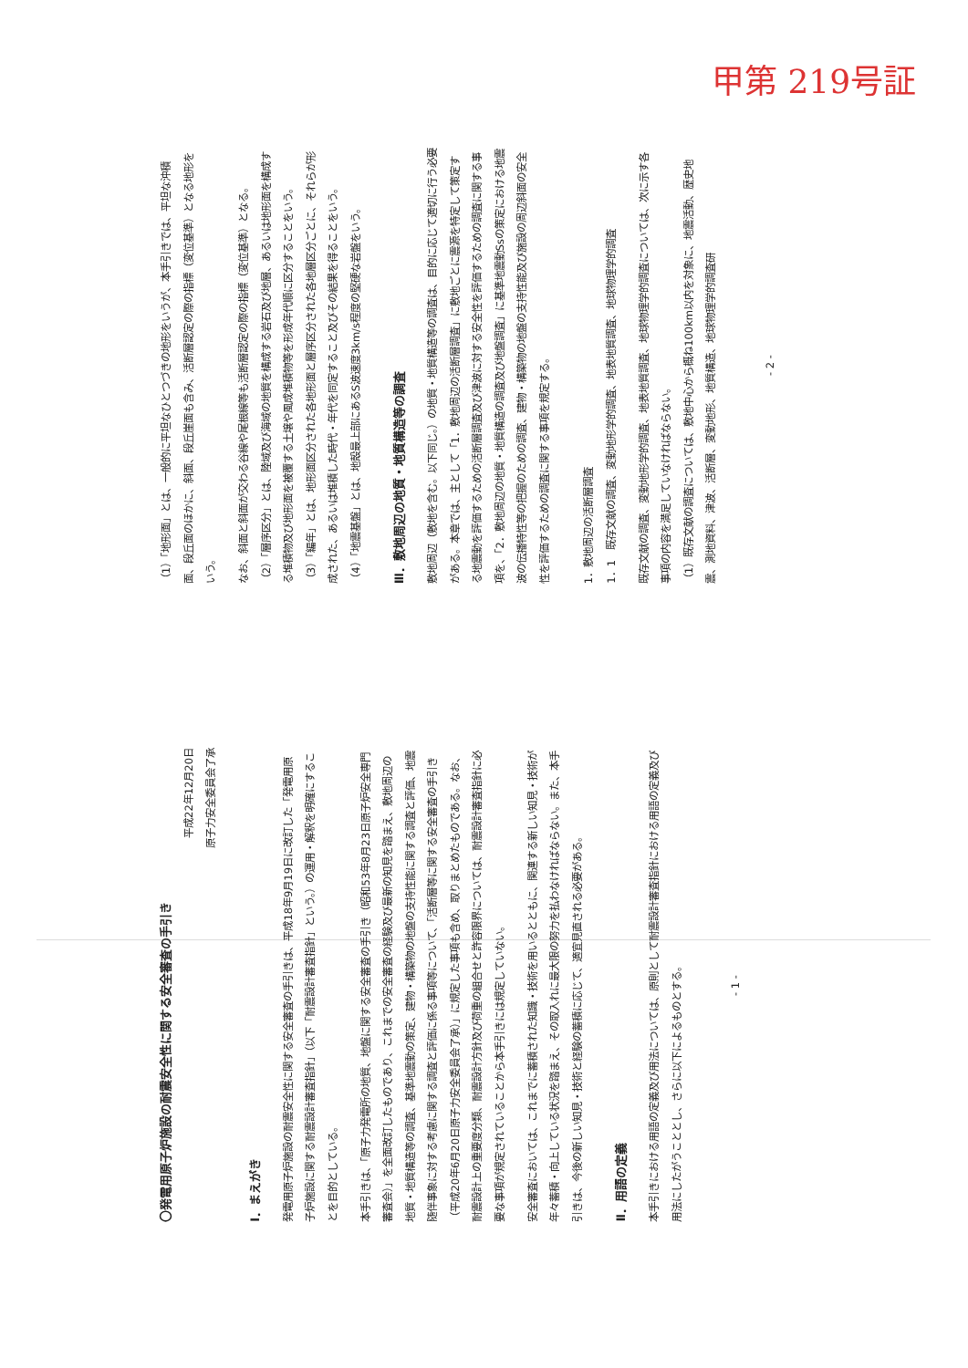甲第 219号証
〇発電用原子炉施設の耐震安全性に関する安全審査の手引き
平成22年12月20日
原子力安全委員会了承
Ⅰ．まえがき
発電用原子炉施設の耐震安全性に関する安全審査の手引きは、平成18年9月19日に改訂した「発電用原子炉施設に関する耐震設計審査指針」（以下「耐震設計審査指針」という。）の運用・解釈を明確にすることを目的としている。
本手引きは、「原子力発電所の地質、地盤に関する安全審査の手引き（昭和53年8月23日原子炉安全専門審査会）」を全面改訂したものであり、これまでの安全審査の経験及び最新の知見を踏まえ、敷地周辺の地質・地質構造等の調査、基準地震動の策定、建物・構築物の地盤の支持性能に関する調査と評価、地震随伴事象に対する考慮に関する調査と評価に係る事項等について、「活断層等に関する安全審査の手引き（平成20年6月20日原子力安全委員会了承）」に規定した事項も含め、取りまとめたものである。なお、耐震設計上の重要度分類、耐震設計方針及び荷重の組合せと許容限界については、耐震設計審査指針に必要な事項が規定されていることから本手引きには規定していない。
安全審査においては、これまでに蓄積された知識・技術を用いるとともに、関連する新しい知見・技術が年々蓄積・向上している状況を踏まえ、その取入れに最大限の努力を払わなければならない。また、本手引きは、今後の新しい知見・技術と経験の蓄積に応じて、適宜見直される必要がある。
Ⅱ．用語の定義
本手引きにおける用語の定義及び用法については、原則として耐震設計審査指針における用語の定義及び用法にしたがうこととし、さらに以下によるものとする。
- 1 -
（1）「地形面」とは、一般的に平坦なひとつづきの地形をいうが、本手引きでは、平坦な沖積面、段丘面のほかに、斜面、段丘崖面も含み、活断層認定の際の指標（変位基準）となる地形をいう。
なお、斜面と斜面が交わる谷線や尾根線等も活断層認定の際の指標（変位基準）となる。
（2）「層序区分」とは、陸域及び海域の地質を構成する岩石及び地層、あるいは地形面を構成する堆積物及び地形面を被覆する土壌や風成堆積物等を形成年代順に区分することをいう。
（3）「編年」とは、地形面区分された各地形面と層序区分された各地層区分ごとに、それらが形成された、あるいは堆積した時代・年代を同定すること及びその結果を得ることをいう。
（4）「地震基盤」とは、地殻最上部にあるS波速度3km/s程度の堅硬な岩盤をいう。
Ⅲ．敷地周辺の地質・地質構造等の調査
敷地周辺（敷地を含む。以下同じ。）の地質・地質構造等の調査は、目的に応じて適切に行う必要がある。本章では、主として「1．敷地周辺の活断層調査」に敷地ごとに震源を特定して策定する地震動を評価するための活断層調査及び津波に対する安全性を評価するための調査に関する事項を、「2．敷地周辺の地質・地質構造の調査及び地盤調査」に基準地震動Ssの策定における地震波の伝播特性等の把握のための調査、建物・構築物の地盤の支持性能及び施設の周辺斜面の安全性を評価するための調査に関する事項を規定する。
1．敷地周辺の活断層調査
1．1　既存文献の調査、変動地形学的調査、地表地質調査、地球物理学的調査
既存文献の調査、変動地形学的調査、地表地質調査、地球物理学的調査については、次に示す各事項の内容を満足していなければならない。
（1）既存文献の調査については、敷地中心から概ね100km以内を対象に、地震活動、歴史地震、測地資料、津波、活断層、変動地形、地質構造、地球物理学的調査研
- 2 -